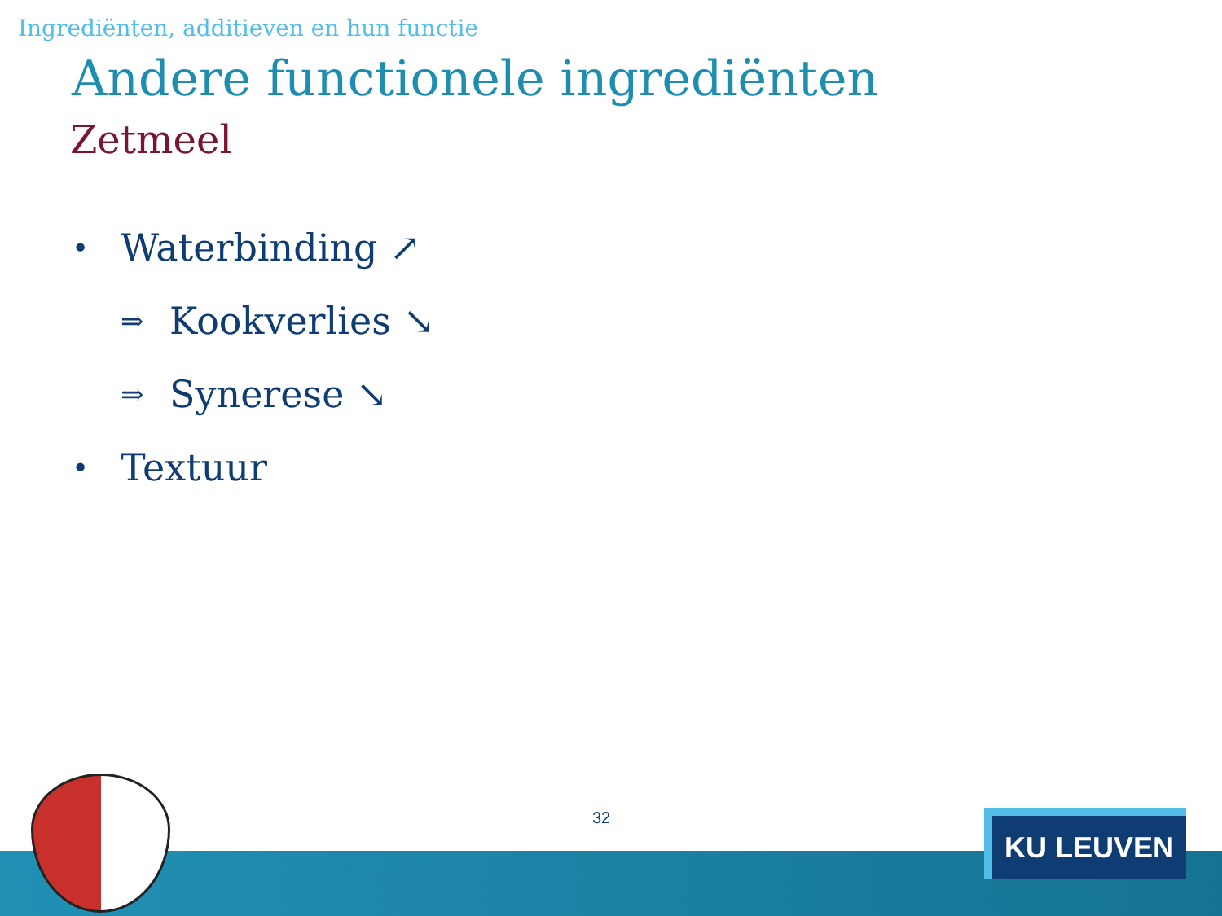Ingrediënten, additieven en hun functie
Andere functionele ingrediënten
Zetmeel
• Waterbinding ↗
⇒ Kookverlies ↘
⇒ Synerese ↘
• Textuur
32 KU LEUVEN